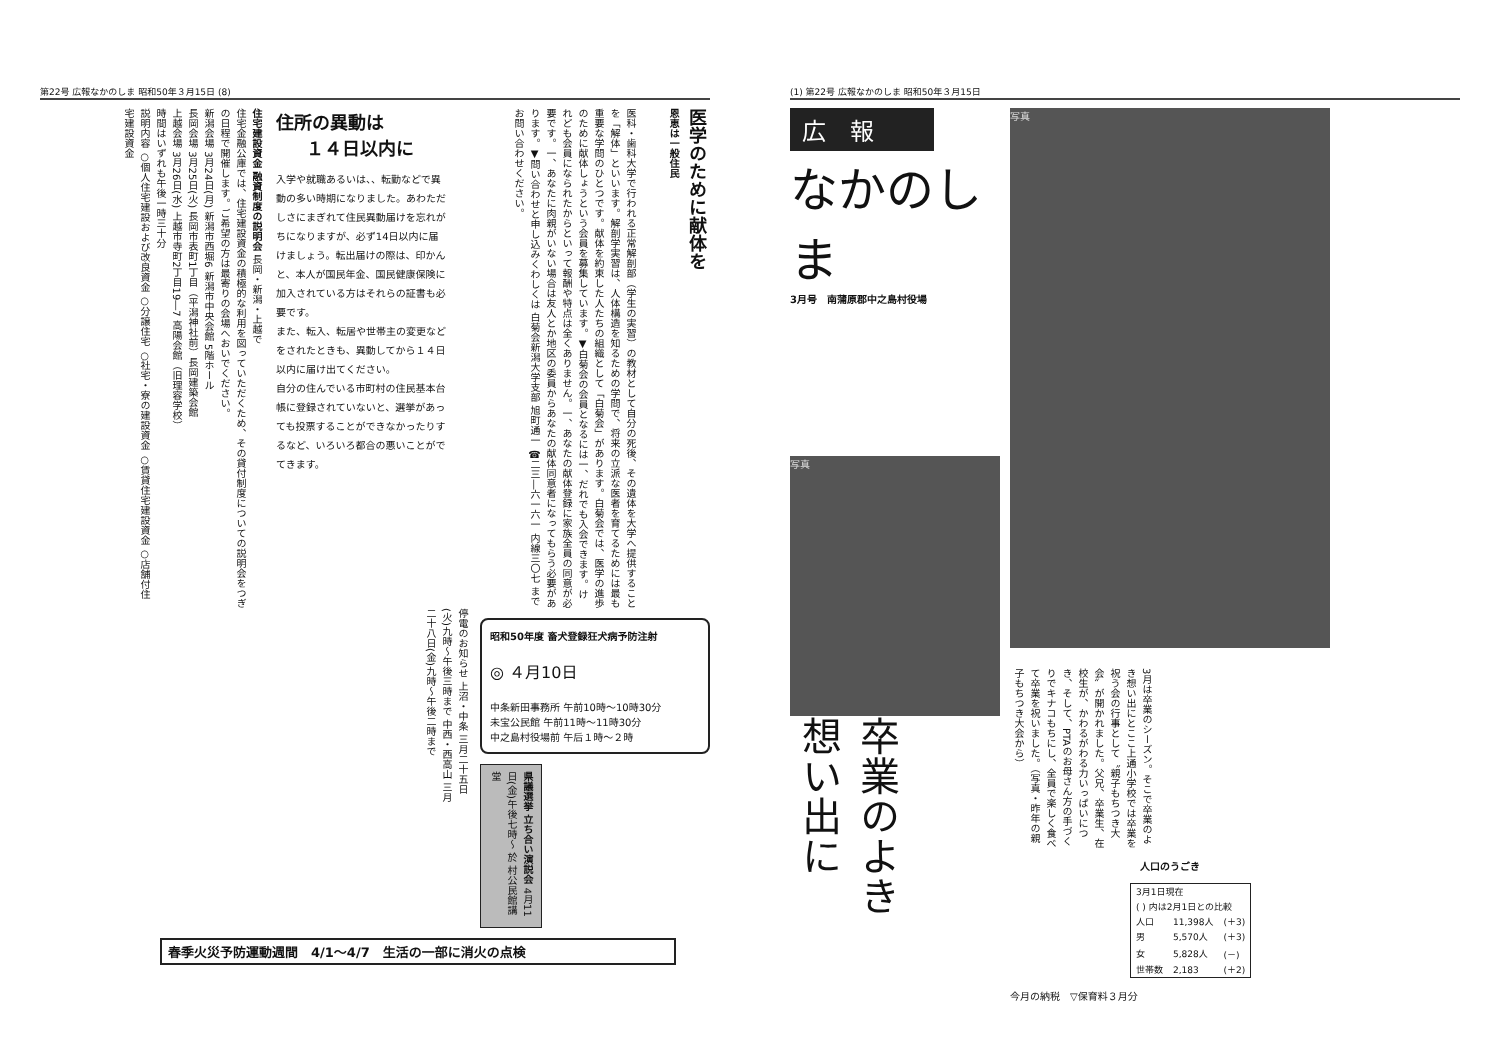第22号 広報なかのしま 昭和50年３月15日 (8)
医学のために献体を
恩恵は一般住民
医科・歯科大学で行われる正常解剖部（学生の実習）の教材として自分の死後、その遺体を大学へ提供することを「解体」といいます。解剖学実習は、人体構造を知るための学問で、将来の立派な医者を育てるためには最も重要な学問のひとつです。献体を約束した人たちの組織として「白菊会」があります。白菊会では、医学の進歩のために献体しょうという会員を募集しています。▼白菊会の会員となるには一、だれでも入会できます。けれども会員になられたからといって報酬や特点は全くありません。一、あなたの献体登録に家族全員の同意が必要です。一、あなたに肉親がいない場合は友人とか地区の委員からあなたの献体同意者になってもらう必要があります。▼問い合わせと申し込みくわしくは 白菊会新潟大学支部 旭町通一 ☎二三―六一六一 内線三〇七 までお問い合わせください。
住所の異動は
１４日以内に
入学や就職あるいは、、転勤などで異動の多い時期になりました。あわただしさにまぎれて住民異動届けを忘れがちになりますが、必ず14日以内に届けましょう。転出届けの際は、印かんと、本人が国民年金、国民健康保険に加入されている方はそれらの証書も必要です。
また、転入、転居や世帯主の変更などをされたときも、異動してから１４日以内に届け出てください。
自分の住んでいる市町村の住民基本台帳に登録されていないと、選挙があっても投票することができなかったりするなど、いろいろ都合の悪いことがでてきます。
住宅建設資金 融資制度の説明会 長岡・新潟・上越で
住宅金融公庫では、住宅建設資金の積極的な利用を図っていただくため、その貸付制度についての説明会をつぎの日程で開催します。ご希望の方は最寄りの会場へおいでください。
新潟会場 3月24日(月) 新潟市西堀6 新潟市中央会館 5階ホール
長岡会場 3月25日(火) 長岡市表町1丁目（平潟神社前）長岡建築会館
上越会場 3月26日(水) 上越市寺町2丁目19―7 高陽会館（旧理容学校）
時間はいずれも午後一時三十分
説明内容 ○個人住宅建設および改良資金 ○分譲住宅 ○社宅・寮の建設資金 ○賃貸住宅建設資金 ○店舗付住宅建設資金
停電のお知らせ 上沼・中条 三月二十五日(火)九時～午後三時まで 中西・西高山 三月二十八日(金)九時～午後二時まで
昭和50年度 畜犬登録狂犬病予防注射
◎ ４月10日
中条新田事務所 午前10時～10時30分
未宝公民館 午前11時～11時30分
中之島村役場前 午后１時～２時
県議選挙 立ち合い演説会 4月11日(金)午後七時～ 於 村公民館講堂
春季火災予防運動週間　4/1～4/7　生活の一部に消火の点検
(1) 第22号 広報なかのしま 昭和50年３月15日
広　報
なかのしま
3月号　南蒲原郡中之島村役場
写真
卒業のよき想い出に
写真
3月は卒業のシーズン。そこで卒業のよき想い出にとここ上通小学校では卒業を祝う会の行事として〝親子もちつき大会〟が開かれました。父兄、卒業生、在校生が、かわるがわる力いっぱいにつき、そして、PTAのお母さん方の手づくりでキナコもちにし、全員で楽しく食べて卒業を祝いました。（写真・昨年の親子もちつき大会から）
人口のうごき
| 3月1日現在 | | |
| ( ) 内は2月1日との比較 | | |
| 人口 | 11,398人 | (＋3) |
| 男 | 5,570人 | (＋3) |
| 女 | 5,828人 | (－) |
| 世帯数 | 2,183 | (＋2) |
今月の納税　▽保育料３月分